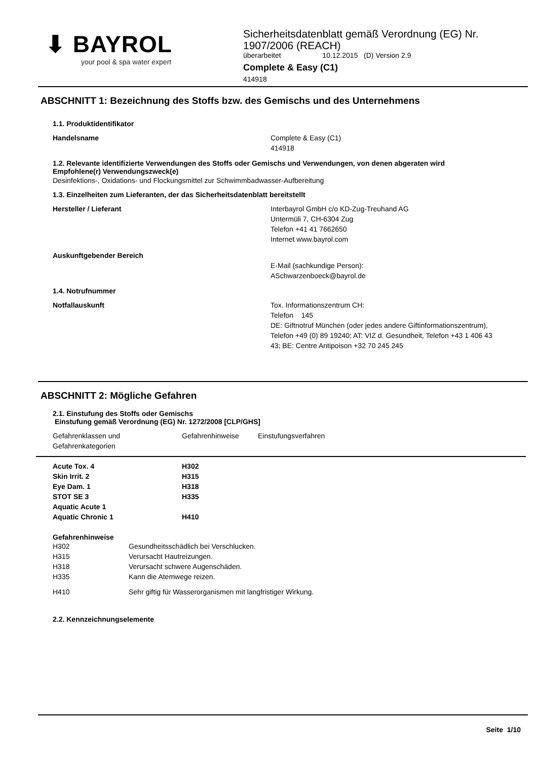⬇ BAYROL
your pool & spa water expert
Sicherheitsdatenblatt gemäß Verordnung (EG) Nr. 1907/2006 (REACH)
überarbeitet 10.12.2015 (D) Version 2.9
Complete & Easy (C1)
414918
ABSCHNITT 1: Bezeichnung des Stoffs bzw. des Gemischs und des Unternehmens
1.1. Produktidentifikator
Handelsname Complete & Easy (C1)
414918
1.2. Relevante identifizierte Verwendungen des Stoffs oder Gemischs und Verwendungen, von denen abgeraten wird
Empfohlene(r) Verwendungszweck(e)
Desinfektions-, Oxidations- und Flockungsmittel zur Schwimmbadwasser-Aufbereitung
1.3. Einzelheiten zum Lieferanten, der das Sicherheitsdatenblatt bereitstellt
Hersteller / Lieferant Interbayrol GmbH c/o KD-Zug-Treuhand AG
Untermüli 7, CH-6304 Zug
Telefon +41 41 7662650
Internet www.bayrol.com
Auskunftgebender Bereich
E-Mail (sachkundige Person):
ASchwarzenboeck@bayrol.de
1.4. Notrufnummer
Notfallauskunft Tox. Informationszentrum CH:
Telefon 145
DE: Giftnotruf München (oder jedes andere Giftinformationszentrum), Telefon +49 (0) 89 19240; AT: VIZ d. Gesundheit, Telefon +43 1 406 43 43; BE: Centre Antipoison +32 70 245 245
ABSCHNITT 2: Mögliche Gefahren
2.1. Einstufung des Stoffs oder Gemischs
Einstufung gemäß Verordnung (EG) Nr. 1272/2008 [CLP/GHS]
| Gefahrenklassen und Gefahrenkategorien | Gefahrenhinweise | Einstufungsverfahren |
| --- | --- | --- |
| Acute Tox. 4 Skin Irrit. 2 Eye Dam. 1 STOT SE 3 Aquatic Acute 1 Aquatic Chronic 1 | H302 H315 H318 H335 H410 | |
Gefahrenhinweise
| H302 | Gesundheitsschädlich bei Verschlucken. |
| H315 | Verursacht Hautreizungen. |
| H318 | Verursacht schwere Augenschäden. |
| H335 | Kann die Atemwege reizen. |
| H410 | Sehr giftig für Wasserorganismen mit langfristiger Wirkung. |
2.2. Kennzeichnungselemente
Seite 1/10